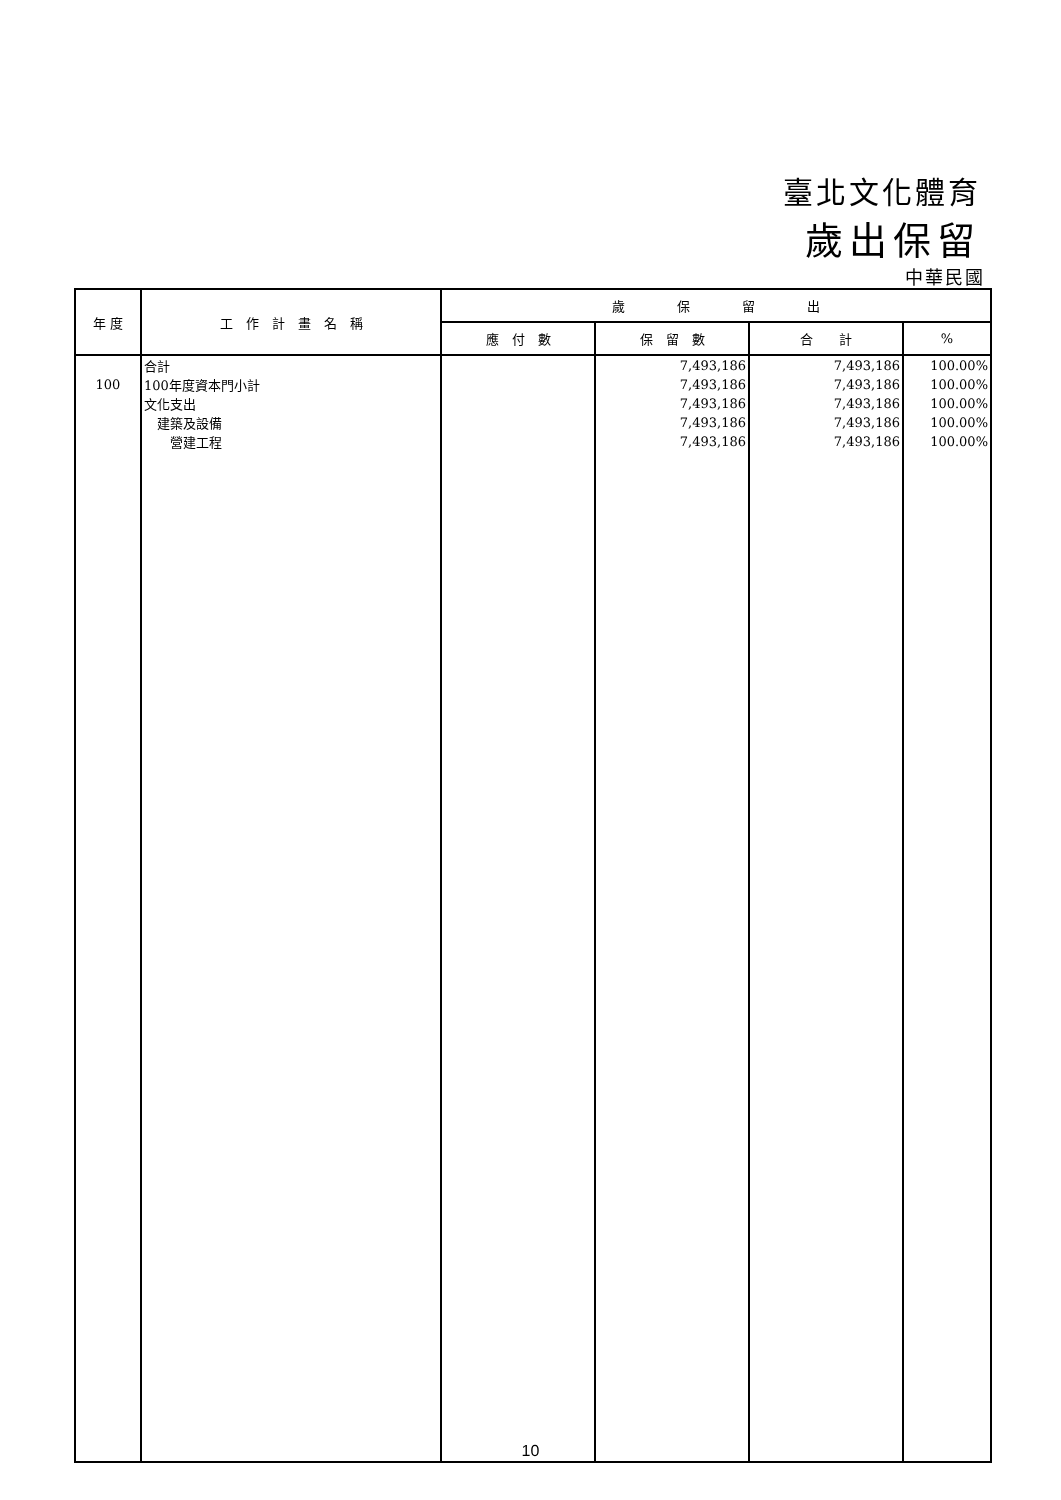臺北文化體育
歲出保留
中華民國
| 年 度 | 工 作 計 畫 名 稱 | 歲 保 留 出 | | | |
| --- | --- | --- | --- | --- | --- |
| | | 應 付 數 | 保 留 數 | 合 計 | % |
| | 合計 | | 7,493,186 | 7,493,186 | 100.00% |
| 100 | 100年度資本門小計 | | 7,493,186 | 7,493,186 | 100.00% |
| | 文化支出 | | 7,493,186 | 7,493,186 | 100.00% |
| | 建築及設備 | | 7,493,186 | 7,493,186 | 100.00% |
| | 營建工程 | | 7,493,186 | 7,493,186 | 100.00% |
10